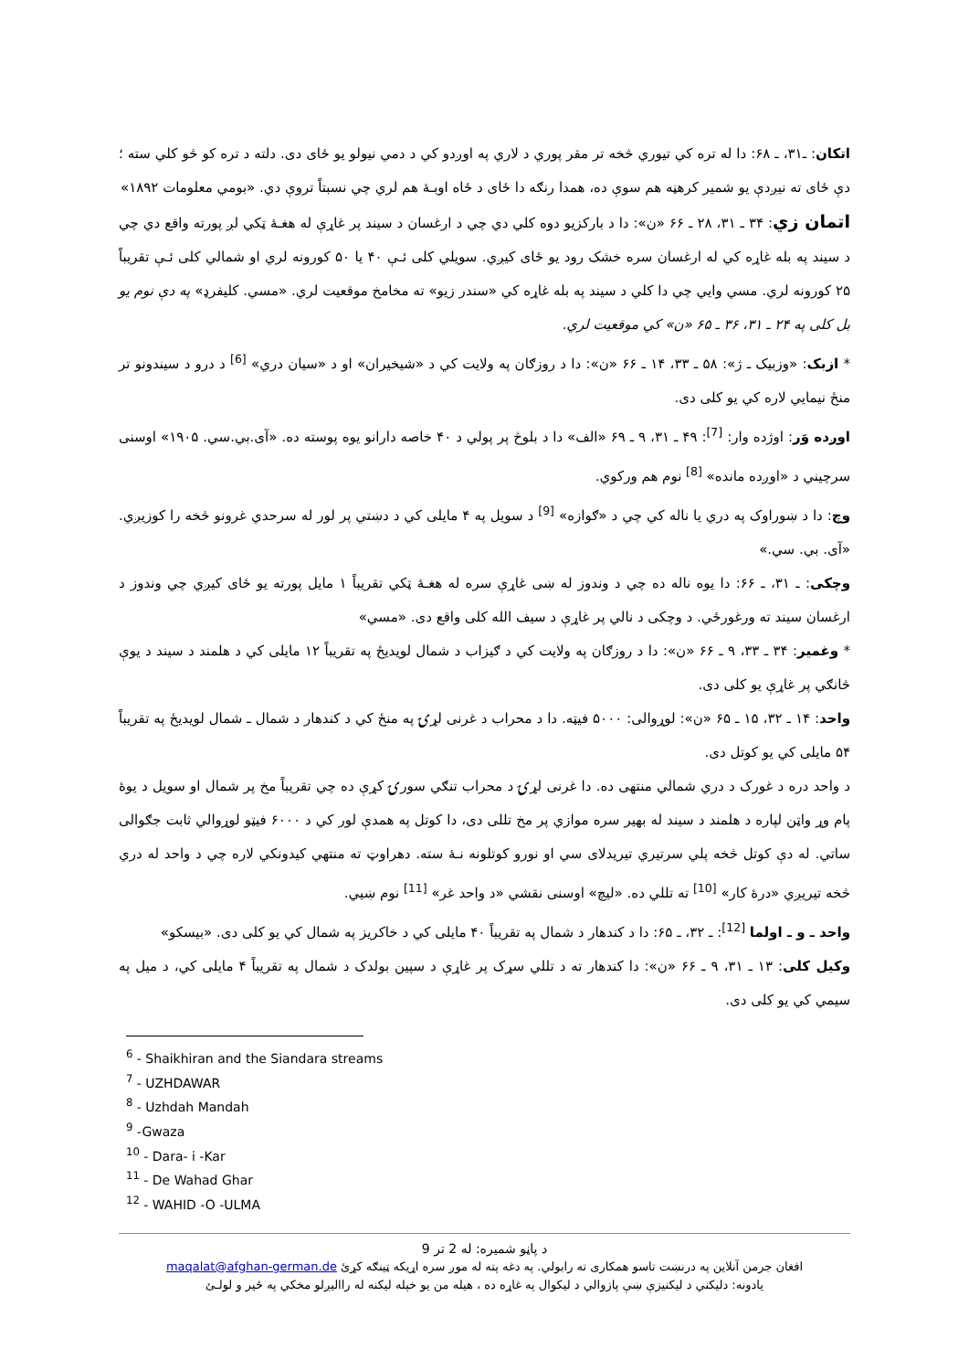اتکان: ـ۳۱، ـ ۶۸: دا له تره کي تيوري څخه تر مقر پوري د لاري په اوږدو کي د دمي نيولو يو ځای دی. دلته د تره کو څو کلي سته ؛ دې ځای ته نيږدې يو شمير کرهڼه هم سوې ده، همدا رنګه دا ځای د ځاه اوبـهٔ هم لري چي نسبتاً تروې دي. «بومي معلومات ۱۸۹۲»
اتمان زي: ۳۴ ـ ۳۱، ۲۸ ـ ۶۶ «ن»: دا د بارکزيو دوه کلي دي چي د ارغسان د سيند پر غاړې له هغـهٔ ټکي لږ پورته واقع دي چي د سيند په بله غاړه کي له ارغسان سره خشک رود يو ځای کيږي. سويلي کلی ئـې ۴۰ يا ۵۰ کورونه لري او شمالي کلی ئـې تقريباً ۲۵ کورونه لري. مسي وايي چي دا کلي د سيند په بله غاړه کي «سندر زيو» ته مخامخ موقعيت لري. «مسي. کليفرډ» په دې نوم يو بل کلی په ۲۴ ـ ۳۱، ۳۶ ـ ۶۵ «ن» کي موقعيت لري.
* ازبک: «وزبيک ـ ژ»: ۵۸ ـ ۳۳، ۱۴ ـ ۶۶ «ن»: دا د روزګان په ولايت کي د «شيخيران» او د «سيان دري» <sup>[6]</sup> د درو د سيندونو تر منځ نيمايي لاره کي يو کلی دی.
اوږده وَر: اوژده وار: <sup>[7]</sup>: ۴۹ ـ ۳۱، ۹ ـ ۶۹ «الف» دا د بلوڅ پر پولي د ۴۰ خاصه دارانو يوه پوسته ده. «آی.بي.سي. ۱۹۰۵» اوسنی سرچيني د «اوږده مانده» <sup>[8]</sup> نوم هم ورکوي.
وچ: دا د ښوراوک په دري يا ناله کي چي د «ګوازه» <sup>[9]</sup> د سويل په ۴ مايلی کي د دښتي پر لور له سرحدي غرونو څخه را کوزيږي. «آی. بي. سي.»
وچکی: ـ ۳۱، ـ ۶۶: دا يوه ناله ده چي د وندوز له ښی غاړې سره له هغـهٔ ټکي تقريباً ۱ مايل پورته يو ځای کيږي چي وندوز د ارغسان سيند ته ورغورځي. د وچکی د نالي پر غاړې د سيف الله کلی واقع دی. «مسي»
* وغمير: ۳۴ ـ ۳۳، ۹ ـ ۶۶ «ن»: دا د روزګان په ولايت کي د ګيزاب د شمال لويديځ په تقريباً ۱۲ مايلی کي د هلمند د سيند د يوې څانګي پر غاړې يو کلی دی.
واحد: ۱۴ ـ ۳۲، ۱۵ ـ ۶۵ «ن»: لوړوالی: ۵۰۰۰ فيټه. دا د محراب د غرنی لړۍ په منځ کي د کندهار د شمال ـ شمال لويديځ په تقريباً ۵۴ مايلی کي يو کوتل دی.
د واحد دره د غورک د دري شمالي منتهی ده. دا غرنی لړۍ د محراب تنګي سورۍ کړې ده چي تقريباً مخ پر شمال او سويل د يوهٔ پام وړ واټن لپاره د هلمند د سيند له بهير سره موازي پر مخ تللی دی، دا کوتل په همدې لور کي د ۶۰۰۰ فيټو لوړوالي ثابت جګوالی ساتي. له دې کوتل څخه پلي سرتيري تيريدلای سي او نورو کوتلونه نـهٔ سته. دهراوټ ته منتهي کيدونکي لاره چي د واحد له دري څخه تيريږي «درهٔ کار» <sup>[10]</sup> ته تللي ده. «ليچ» اوسنی نقشي «د واحد غر» <sup>[11]</sup> نوم ښيي.
واحد ـ و ـ اولما <sup>[12]</sup>: ـ ۳۲، ـ ۶۵: دا د کندهار د شمال په تقريباً ۴۰ مايلی کي د خاکريز په شمال کي يو کلی دی. «بيسکو»
وکيل کلی: ۱۳ ـ ۳۱، ۹ ـ ۶۶ «ن»: دا کندهار ته د تللي سړک پر غاړې د سپين بولدک د شمال په تقريباً ۴ مايلی کي، د ميل په سيمي کي يو کلی دی.
<sup>6</sup> - Shaikhiran and the Siandara streams
<sup>7</sup> - UZHDAWAR
<sup>8</sup> - Uzhdah Mandah
<sup>9</sup> -Gwaza
<sup>10</sup> - Dara- i -Kar
<sup>11</sup> - De Wahad Ghar
<sup>12</sup> - WAHID -O -ULMA
د پاڼو شميره: له 2 تر 9
افغان جرمن آنلاين په درنښت تاسو همکاری ته رابولي. په دغه پته له موږ سره اړيکه ټينګه کړئ maqalat@afghan-german.de
يادونه: دليکني د ليکنيزې ښې پازوالي د ليکوال په غاړه ده ، هيله من يو خپله ليکنه له رااليږلو مخکي په ځير و لولـئ